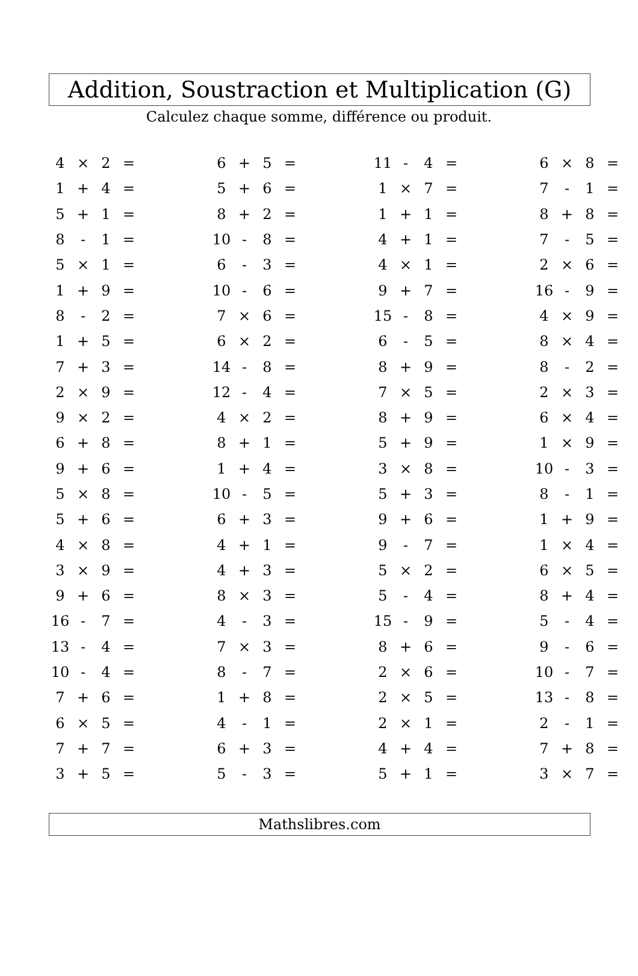Addition, Soustraction et Multiplication (G)
Calculez chaque somme, différence ou produit.
| 4 | × | 2 | = | | 6 | + | 5 | = | | 11 | - | 4 | = | | 6 | × | 8 | = |
| 1 | + | 4 | = | | 5 | + | 6 | = | | 1 | × | 7 | = | | 7 | - | 1 | = |
| 5 | + | 1 | = | | 8 | + | 2 | = | | 1 | + | 1 | = | | 8 | + | 8 | = |
| 8 | - | 1 | = | | 10 | - | 8 | = | | 4 | + | 1 | = | | 7 | - | 5 | = |
| 5 | × | 1 | = | | 6 | - | 3 | = | | 4 | × | 1 | = | | 2 | × | 6 | = |
| 1 | + | 9 | = | | 10 | - | 6 | = | | 9 | + | 7 | = | | 16 | - | 9 | = |
| 8 | - | 2 | = | | 7 | × | 6 | = | | 15 | - | 8 | = | | 4 | × | 9 | = |
| 1 | + | 5 | = | | 6 | × | 2 | = | | 6 | - | 5 | = | | 8 | × | 4 | = |
| 7 | + | 3 | = | | 14 | - | 8 | = | | 8 | + | 9 | = | | 8 | - | 2 | = |
| 2 | × | 9 | = | | 12 | - | 4 | = | | 7 | × | 5 | = | | 2 | × | 3 | = |
| 9 | × | 2 | = | | 4 | × | 2 | = | | 8 | + | 9 | = | | 6 | × | 4 | = |
| 6 | + | 8 | = | | 8 | + | 1 | = | | 5 | + | 9 | = | | 1 | × | 9 | = |
| 9 | + | 6 | = | | 1 | + | 4 | = | | 3 | × | 8 | = | | 10 | - | 3 | = |
| 5 | × | 8 | = | | 10 | - | 5 | = | | 5 | + | 3 | = | | 8 | - | 1 | = |
| 5 | + | 6 | = | | 6 | + | 3 | = | | 9 | + | 6 | = | | 1 | + | 9 | = |
| 4 | × | 8 | = | | 4 | + | 1 | = | | 9 | - | 7 | = | | 1 | × | 4 | = |
| 3 | × | 9 | = | | 4 | + | 3 | = | | 5 | × | 2 | = | | 6 | × | 5 | = |
| 9 | + | 6 | = | | 8 | × | 3 | = | | 5 | - | 4 | = | | 8 | + | 4 | = |
| 16 | - | 7 | = | | 4 | - | 3 | = | | 15 | - | 9 | = | | 5 | - | 4 | = |
| 13 | - | 4 | = | | 7 | × | 3 | = | | 8 | + | 6 | = | | 9 | - | 6 | = |
| 10 | - | 4 | = | | 8 | - | 7 | = | | 2 | × | 6 | = | | 10 | - | 7 | = |
| 7 | + | 6 | = | | 1 | + | 8 | = | | 2 | × | 5 | = | | 13 | - | 8 | = |
| 6 | × | 5 | = | | 4 | - | 1 | = | | 2 | × | 1 | = | | 2 | - | 1 | = |
| 7 | + | 7 | = | | 6 | + | 3 | = | | 4 | + | 4 | = | | 7 | + | 8 | = |
| 3 | + | 5 | = | | 5 | - | 3 | = | | 5 | + | 1 | = | | 3 | × | 7 | = |
Mathslibres.com